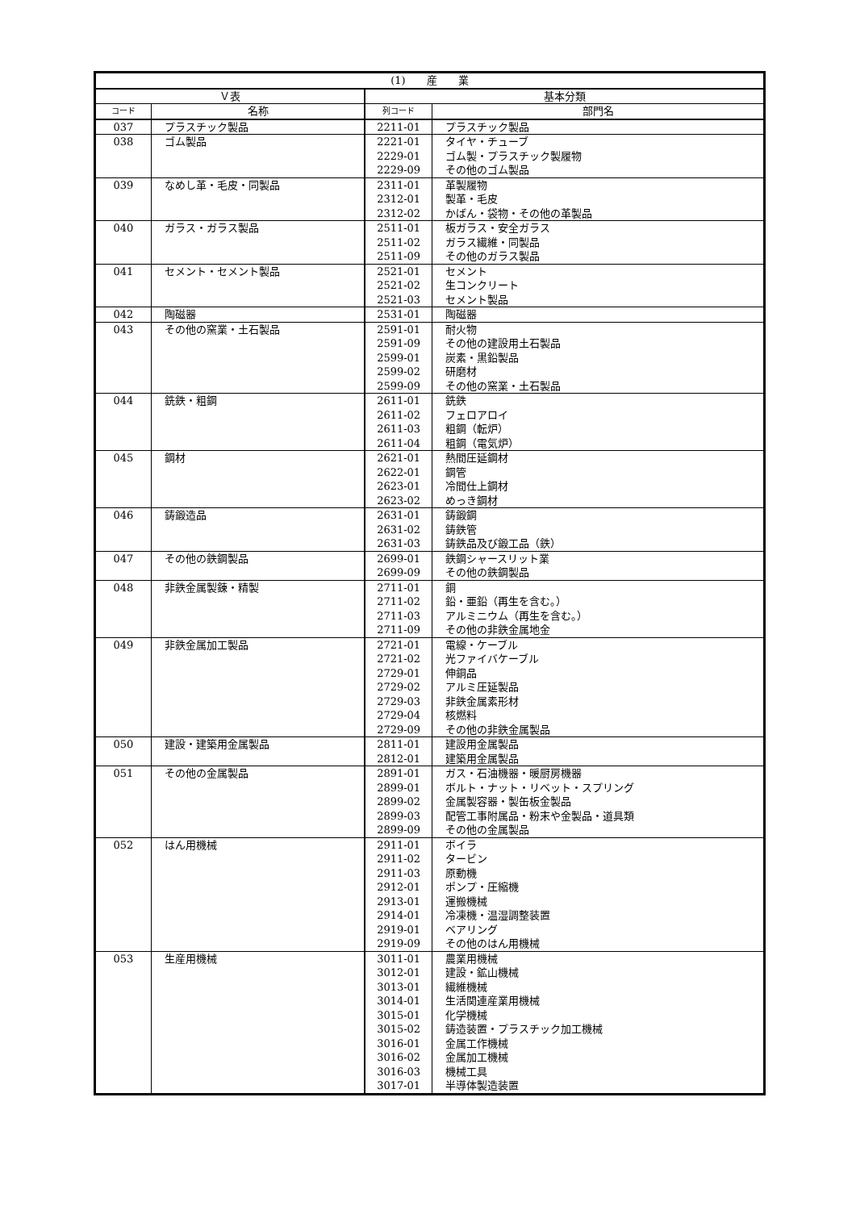| (1) 産 業 | | | |
| --- | --- | --- | --- |
| Ｖ表 | | 基本分類 | |
| コード | 名称 | 列コード | 部門名 |
| 037 | プラスチック製品 | 2211-01 | プラスチック製品 |
| 038 | ゴム製品 | 2221-01 | タイヤ・チューブ |
| | | 2229-01 | ゴム製・プラスチック製履物 |
| | | 2229-09 | その他のゴム製品 |
| 039 | なめし革・毛皮・同製品 | 2311-01 | 革製履物 |
| | | 2312-01 | 製革・毛皮 |
| | | 2312-02 | かばん・袋物・その他の革製品 |
| 040 | ガラス・ガラス製品 | 2511-01 | 板ガラス・安全ガラス |
| | | 2511-02 | ガラス繊維・同製品 |
| | | 2511-09 | その他のガラス製品 |
| 041 | セメント・セメント製品 | 2521-01 | セメント |
| | | 2521-02 | 生コンクリート |
| | | 2521-03 | セメント製品 |
| 042 | 陶磁器 | 2531-01 | 陶磁器 |
| 043 | その他の窯業・土石製品 | 2591-01 | 耐火物 |
| | | 2591-09 | その他の建設用土石製品 |
| | | 2599-01 | 炭素・黒鉛製品 |
| | | 2599-02 | 研磨材 |
| | | 2599-09 | その他の窯業・土石製品 |
| 044 | 銑鉄・粗鋼 | 2611-01 | 銑鉄 |
| | | 2611-02 | フェロアロイ |
| | | 2611-03 | 粗鋼（転炉） |
| | | 2611-04 | 粗鋼（電気炉） |
| 045 | 鋼材 | 2621-01 | 熱間圧延鋼材 |
| | | 2622-01 | 鋼管 |
| | | 2623-01 | 冷間仕上鋼材 |
| | | 2623-02 | めっき鋼材 |
| 046 | 鋳鍛造品 | 2631-01 | 鋳鍛鋼 |
| | | 2631-02 | 鋳鉄管 |
| | | 2631-03 | 鋳鉄品及び鍛工品（鉄） |
| 047 | その他の鉄鋼製品 | 2699-01 | 鉄鋼シャースリット業 |
| | | 2699-09 | その他の鉄鋼製品 |
| 048 | 非鉄金属製錬・精製 | 2711-01 | 銅 |
| | | 2711-02 | 鉛・亜鉛（再生を含む。） |
| | | 2711-03 | アルミニウム（再生を含む。） |
| | | 2711-09 | その他の非鉄金属地金 |
| 049 | 非鉄金属加工製品 | 2721-01 | 電線・ケーブル |
| | | 2721-02 | 光ファイバケーブル |
| | | 2729-01 | 伸銅品 |
| | | 2729-02 | アルミ圧延製品 |
| | | 2729-03 | 非鉄金属素形材 |
| | | 2729-04 | 核燃料 |
| | | 2729-09 | その他の非鉄金属製品 |
| 050 | 建設・建築用金属製品 | 2811-01 | 建設用金属製品 |
| | | 2812-01 | 建築用金属製品 |
| 051 | その他の金属製品 | 2891-01 | ガス・石油機器・暖厨房機器 |
| | | 2899-01 | ボルト・ナット・リベット・スプリング |
| | | 2899-02 | 金属製容器・製缶板金製品 |
| | | 2899-03 | 配管工事附属品・粉末や金製品・道具類 |
| | | 2899-09 | その他の金属製品 |
| 052 | はん用機械 | 2911-01 | ボイラ |
| | | 2911-02 | タービン |
| | | 2911-03 | 原動機 |
| | | 2912-01 | ポンプ・圧縮機 |
| | | 2913-01 | 運搬機械 |
| | | 2914-01 | 冷凍機・温湿調整装置 |
| | | 2919-01 | ベアリング |
| | | 2919-09 | その他のはん用機械 |
| 053 | 生産用機械 | 3011-01 | 農業用機械 |
| | | 3012-01 | 建設・鉱山機械 |
| | | 3013-01 | 繊維機械 |
| | | 3014-01 | 生活関連産業用機械 |
| | | 3015-01 | 化学機械 |
| | | 3015-02 | 鋳造装置・プラスチック加工機械 |
| | | 3016-01 | 金属工作機械 |
| | | 3016-02 | 金属加工機械 |
| | | 3016-03 | 機械工具 |
| | | 3017-01 | 半導体製造装置 |